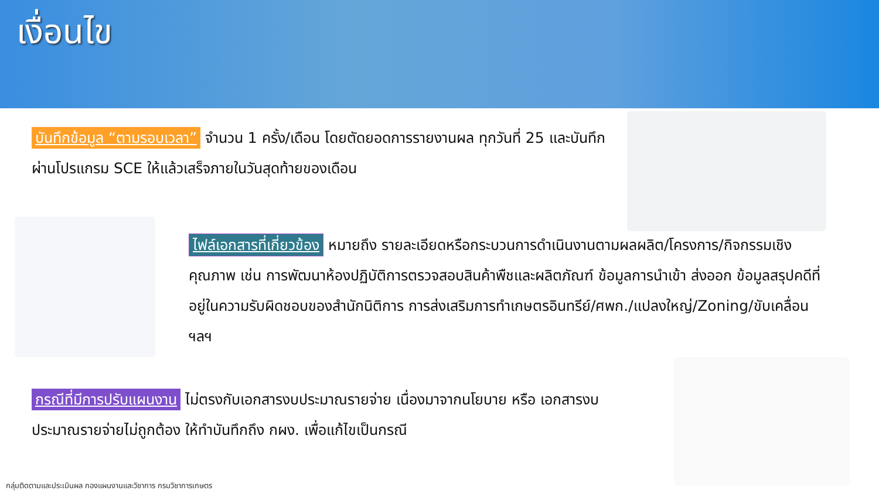เงื่อนไข
บันทึกข้อมูล “ตามรอบเวลา” จำนวน 1 ครั้ง/เดือน โดยตัดยอดการรายงานผล ทุกวันที่ 25 และบันทึกผ่านโปรแกรม SCE ให้แล้วเสร็จภายในวันสุดท้ายของเดือน
ไฟล์เอกสารที่เกี่ยวข้อง หมายถึง รายละเอียดหรือกระบวนการดำเนินงานตามผลผลิต/โครงการ/กิจกรรมเชิงคุณภาพ เช่น การพัฒนาห้องปฏิบัติการตรวจสอบสินค้าพืชและผลิตภัณฑ์ ข้อมูลการนำเข้า ส่งออก ข้อมูลสรุปคดีที่อยู่ในความรับผิดชอบของสำนักนิติการ การส่งเสริมการทำเกษตรอินทรีย์/ศพก./แปลงใหญ่/Zoning/ขับเคลื่อน ฯลฯ
กรณีที่มีการปรับแผนงาน ไม่ตรงกับเอกสารงบประมาณรายจ่าย เนื่องมาจากนโยบาย หรือ เอกสารงบประมาณรายจ่ายไม่ถูกต้อง ให้ทำบันทึกถึง กผง. เพื่อแก้ไขเป็นกรณี
กลุ่มติดตามและประเมินผล กองแผนงานและวิชาการ กรมวิชาการเกษตร